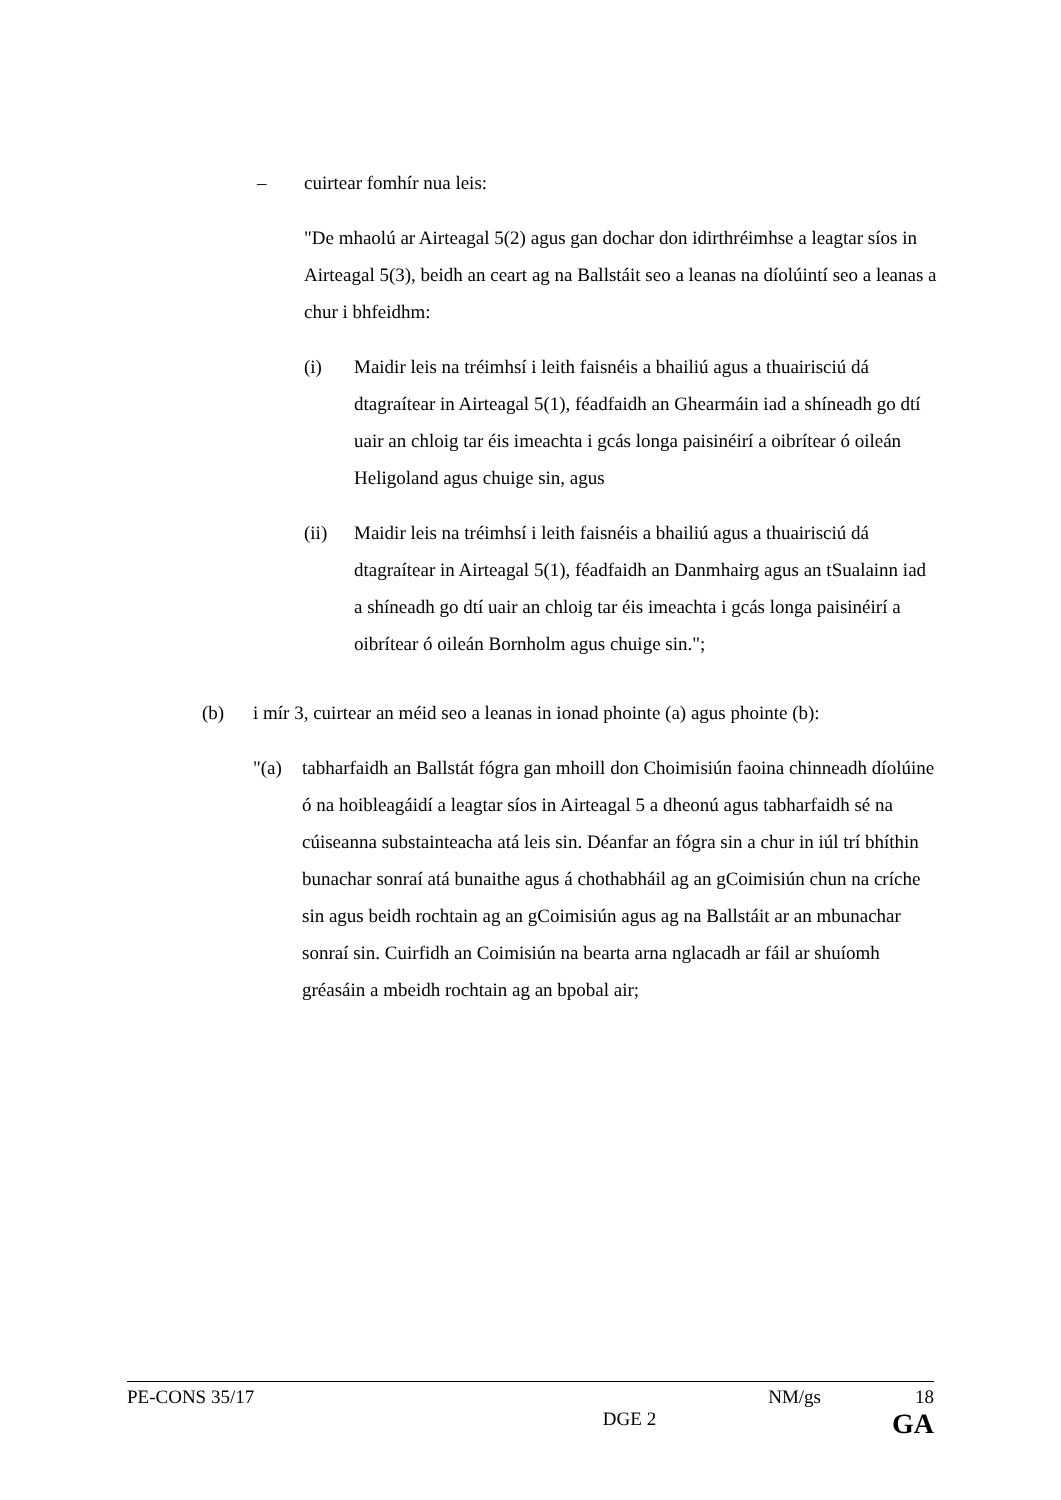– cuirtear fomhír nua leis:
"De mhaolú ar Airteagal 5(2) agus gan dochar don idirthréimhse a leagtar síos in Airteagal 5(3), beidh an ceart ag na Ballstáit seo a leanas na díolúintí seo a leanas a chur i bhfeidhm:
(i) Maidir leis na tréimhsí i leith faisnéis a bhailiú agus a thuairisciú dá dtagraítear in Airteagal 5(1), féadfaidh an Ghearmáin iad a shíneadh go dtí uair an chloig tar éis imeachta i gcás longa paisinéirí a oibrítear ó oileán Heligoland agus chuige sin, agus
(ii) Maidir leis na tréimhsí i leith faisnéis a bhailiú agus a thuairisciú dá dtagraítear in Airteagal 5(1), féadfaidh an Danmhairg agus an tSualainn iad a shíneadh go dtí uair an chloig tar éis imeachta i gcás longa paisinéirí a oibrítear ó oileán Bornholm agus chuige sin.";
(b) i mír 3, cuirtear an méid seo a leanas in ionad phointe (a) agus phointe (b):
"(a) tabharfaidh an Ballstát fógra gan mhoill don Choimisiún faoina chinneadh díolúine ó na hoibleagáidí a leagtar síos in Airteagal 5 a dheonú agus tabharfaidh sé na cúiseanna substainteacha atá leis sin. Déanfar an fógra sin a chur in iúl trí bhíthin bunachar sonraí atá bunaithe agus á chothabháil ag an gCoimisiún chun na críche sin agus beidh rochtain ag an gCoimisiún agus ag na Ballstáit ar an mbunachar sonraí sin. Cuirfidh an Coimisiún na bearta arna nglacadh ar fáil ar shuíomh gréasáin a mbeidh rochtain ag an bpobal air;
PE-CONS 35/17 NM/gs 18
DGE 2 GA